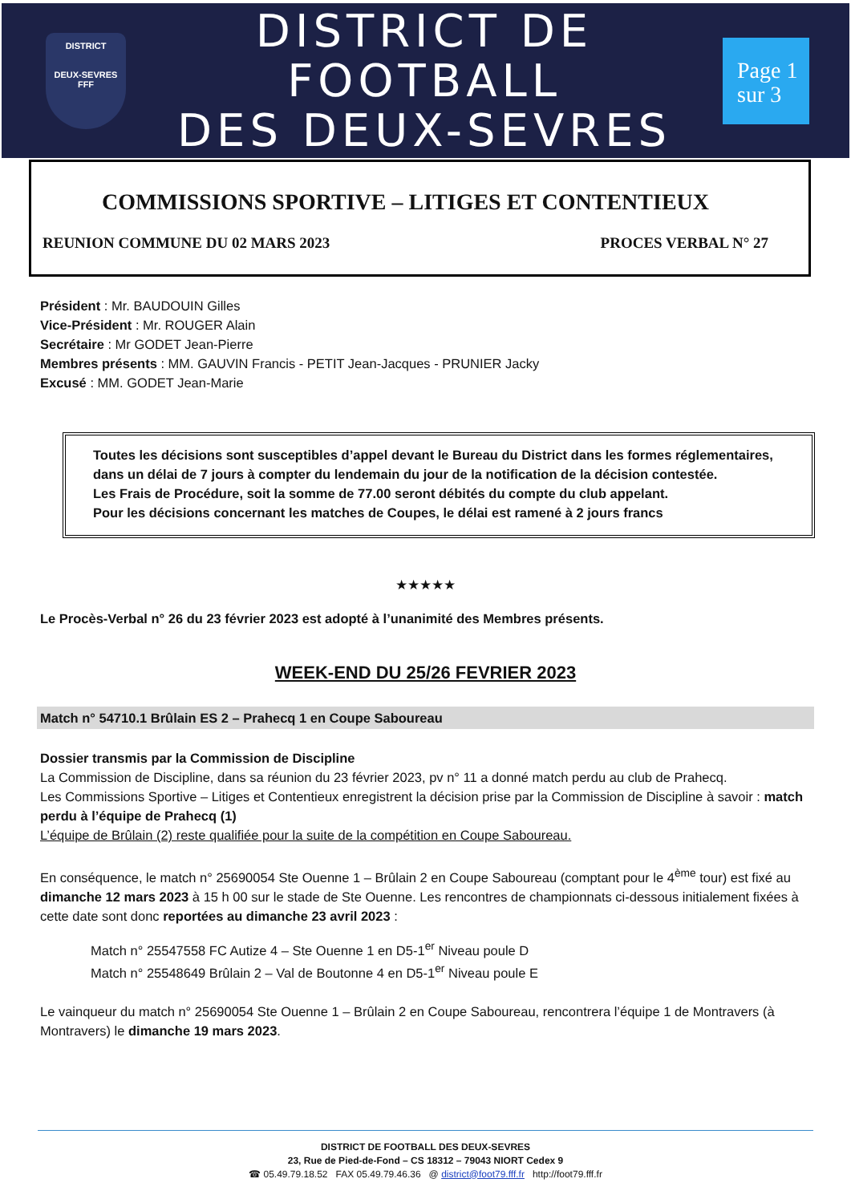DISTRICT
DEUX-SEVRES
FFF
DISTRICT DE FOOTBALL
DES DEUX-SEVRES
Page 1
sur 3
COMMISSIONS SPORTIVE – LITIGES ET CONTENTIEUX
REUNION COMMUNE DU 02 MARS 2023 PROCES VERBAL N° 27
Président : Mr. BAUDOUIN Gilles
Vice-Président : Mr. ROUGER Alain
Secrétaire : Mr GODET Jean-Pierre
Membres présents : MM. GAUVIN Francis - PETIT Jean-Jacques - PRUNIER Jacky
Excusé : MM. GODET Jean-Marie
Toutes les décisions sont susceptibles d’appel devant le Bureau du District dans les formes réglementaires, dans un délai de 7 jours à compter du lendemain du jour de la notification de la décision contestée.
Les Frais de Procédure, soit la somme de 77.00 seront débités du compte du club appelant.
Pour les décisions concernant les matches de Coupes, le délai est ramené à 2 jours francs
★★★★★
Le Procès-Verbal n° 26 du 23 février 2023 est adopté à l’unanimité des Membres présents.
WEEK-END DU 25/26 FEVRIER 2023
Match n° 54710.1 Brûlain ES 2 – Prahecq 1 en Coupe Saboureau
Dossier transmis par la Commission de Discipline
La Commission de Discipline, dans sa réunion du 23 février 2023, pv n° 11 a donné match perdu au club de Prahecq.
Les Commissions Sportive – Litiges et Contentieux enregistrent la décision prise par la Commission de Discipline à savoir : match perdu à l’équipe de Prahecq (1)
L’équipe de Brûlain (2) reste qualifiée pour la suite de la compétition en Coupe Saboureau.
En conséquence, le match n° 25690054 Ste Ouenne 1 – Brûlain 2 en Coupe Saboureau (comptant pour le 4<sup>ème</sup> tour) est fixé au dimanche 12 mars 2023 à 15 h 00 sur le stade de Ste Ouenne. Les rencontres de championnats ci-dessous initialement fixées à cette date sont donc reportées au dimanche 23 avril 2023 :
Match n° 25547558 FC Autize 4 – Ste Ouenne 1 en D5-1<sup>er</sup> Niveau poule D
Match n° 25548649 Brûlain 2 – Val de Boutonne 4 en D5-1<sup>er</sup> Niveau poule E
Le vainqueur du match n° 25690054 Ste Ouenne 1 – Brûlain 2 en Coupe Saboureau, rencontrera l’équipe 1 de Montravers (à Montravers) le dimanche 19 mars 2023.
DISTRICT DE FOOTBALL DES DEUX-SEVRES
23, Rue de Pied-de-Fond – CS 18312 – 79043 NIORT Cedex 9
☎ 05.49.79.18.52 FAX 05.49.79.46.36 @ district@foot79.fff.fr http://foot79.fff.fr